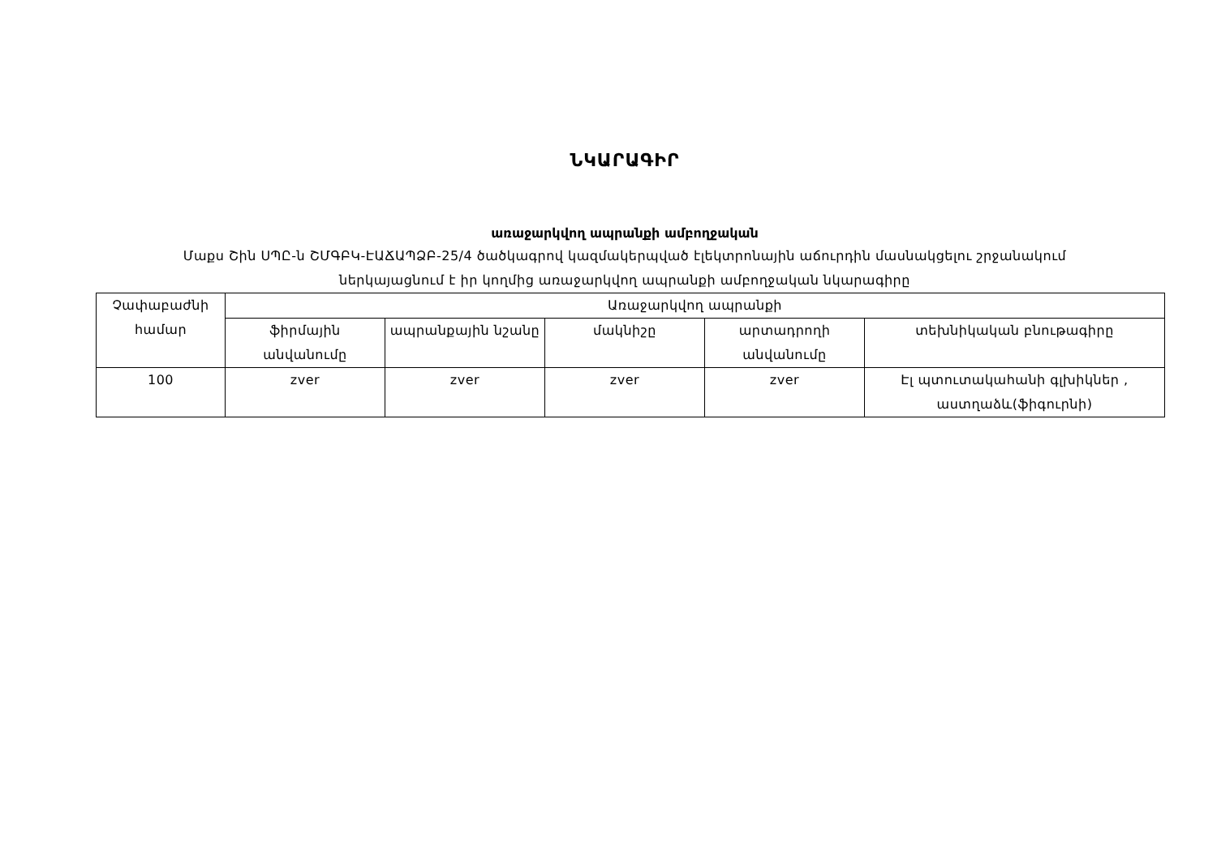ՆԿԱՐԱԳԻՐ
առաջարկվող ապրանքի ամբողջական
Մաքս Շին ՍՊԸ-ն ՇՄԳԲԿ-ԷԱՃԱՊՁԲ-25/4 ծածկագրով կազմակերպված էլեկտրոնային աճուրդին մասնակցելու շրջանակում
ներկայացնում է իր կողմից առաջարկվող ապրանքի ամբողջական նկարագիրը
| Չափաբաժնի համար | Առաջարկվող ապրանքի | | | | |
| --- | --- | --- | --- | --- | --- |
| | ֆիրմային անվանումը | ապրանքային նշանը | մակնիշը | արտադրողի անվանումը | տեխնիկական բնութագիրը |
| 100 | zver | zver | zver | zver | Էլ պտուտակահանի գլխիկներ , աստղաձև(ֆիգուրնի) |